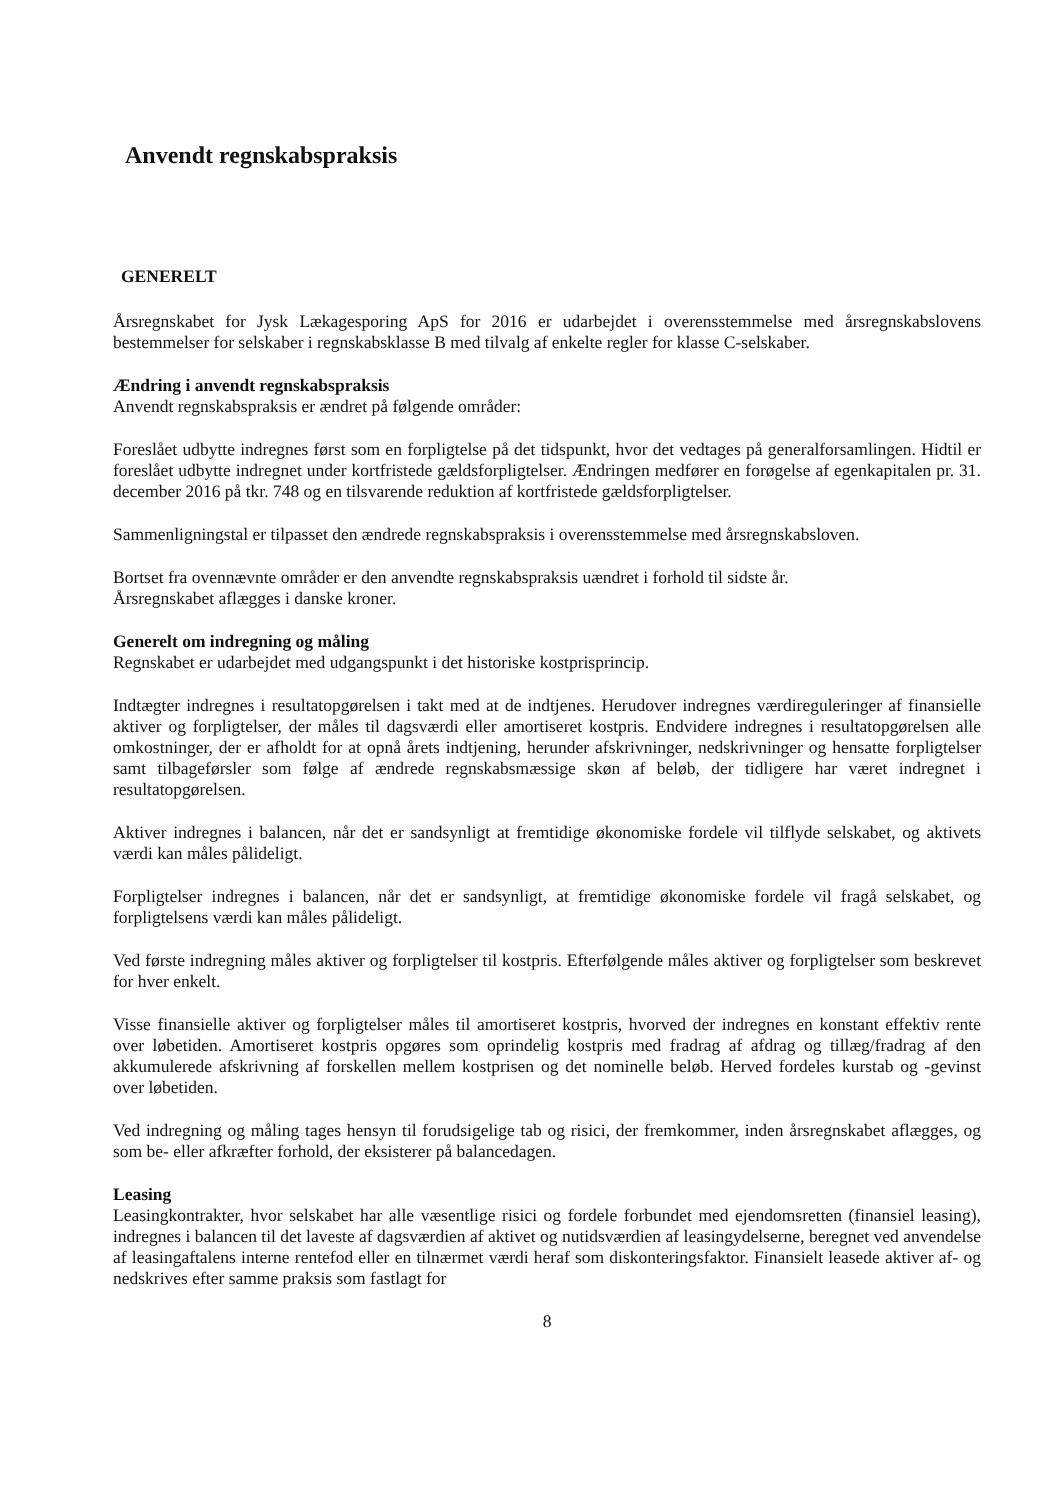Anvendt regnskabspraksis
GENERELT
Årsregnskabet for Jysk Lækagesporing ApS for 2016 er udarbejdet i overensstemmelse med årsregnskabslovens bestemmelser for selskaber i regnskabsklasse B med tilvalg af enkelte regler for klasse C-selskaber.
Ændring i anvendt regnskabspraksis
Anvendt regnskabspraksis er ændret på følgende områder:
Foreslået udbytte indregnes først som en forpligtelse på det tidspunkt, hvor det vedtages på generalforsamlingen. Hidtil er foreslået udbytte indregnet under kortfristede gældsforpligtelser. Ændringen medfører en forøgelse af egenkapitalen pr. 31. december 2016 på tkr. 748 og en tilsvarende reduktion af kortfristede gældsforpligtelser.
Sammenligningstal er tilpasset den ændrede regnskabspraksis i overensstemmelse med årsregnskabsloven.
Bortset fra ovennævnte områder er den anvendte regnskabspraksis uændret i forhold til sidste år.
Årsregnskabet aflægges i danske kroner.
Generelt om indregning og måling
Regnskabet er udarbejdet med udgangspunkt i det historiske kostprisprincip.
Indtægter indregnes i resultatopgørelsen i takt med at de indtjenes. Herudover indregnes værdireguleringer af finansielle aktiver og forpligtelser, der måles til dagsværdi eller amortiseret kostpris. Endvidere indregnes i resultatopgørelsen alle omkostninger, der er afholdt for at opnå årets indtjening, herunder afskrivninger, nedskrivninger og hensatte forpligtelser samt tilbageførsler som følge af ændrede regnskabsmæssige skøn af beløb, der tidligere har været indregnet i resultatopgørelsen.
Aktiver indregnes i balancen, når det er sandsynligt at fremtidige økonomiske fordele vil tilflyde selskabet, og aktivets værdi kan måles pålideligt.
Forpligtelser indregnes i balancen, når det er sandsynligt, at fremtidige økonomiske fordele vil fragå selskabet, og forpligtelsens værdi kan måles pålideligt.
Ved første indregning måles aktiver og forpligtelser til kostpris. Efterfølgende måles aktiver og forpligtelser som beskrevet for hver enkelt.
Visse finansielle aktiver og forpligtelser måles til amortiseret kostpris, hvorved der indregnes en konstant effektiv rente over løbetiden. Amortiseret kostpris opgøres som oprindelig kostpris med fradrag af afdrag og tillæg/fradrag af den akkumulerede afskrivning af forskellen mellem kostprisen og det nominelle beløb. Herved fordeles kurstab og -gevinst over løbetiden.
Ved indregning og måling tages hensyn til forudsigelige tab og risici, der fremkommer, inden årsregnskabet aflægges, og som be- eller afkræfter forhold, der eksisterer på balancedagen.
Leasing
Leasingkontrakter, hvor selskabet har alle væsentlige risici og fordele forbundet med ejendomsretten (finansiel leasing), indregnes i balancen til det laveste af dagsværdien af aktivet og nutidsværdien af leasingydelserne, beregnet ved anvendelse af leasingaftalens interne rentefod eller en tilnærmet værdi heraf som diskonteringsfaktor. Finansielt leasede aktiver af- og nedskrives efter samme praksis som fastlagt for
8